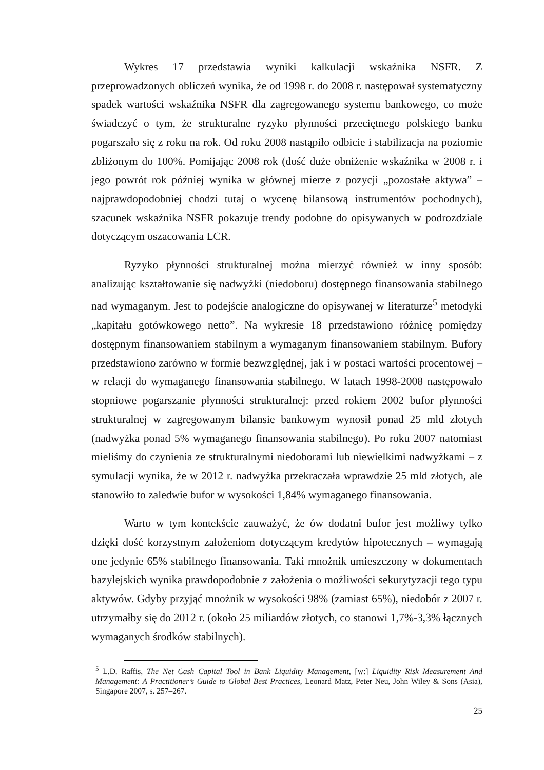Wykres 17 przedstawia wyniki kalkulacji wskaźnika NSFR. Z przeprowadzonych obliczeń wynika, że od 1998 r. do 2008 r. następował systematyczny spadek wartości wskaźnika NSFR dla zagregowanego systemu bankowego, co może świadczyć o tym, że strukturalne ryzyko płynności przeciętnego polskiego banku pogarszało się z roku na rok. Od roku 2008 nastąpiło odbicie i stabilizacja na poziomie zbliżonym do 100%. Pomijając 2008 rok (dość duże obniżenie wskaźnika w 2008 r. i jego powrót rok później wynika w głównej mierze z pozycji „pozostałe aktywa” – najprawdopodobniej chodzi tutaj o wycenę bilansową instrumentów pochodnych), szacunek wskaźnika NSFR pokazuje trendy podobne do opisywanych w podrozdziale dotyczącym oszacowania LCR.
Ryzyko płynności strukturalnej można mierzyć również w inny sposób: analizując kształtowanie się nadwyżki (niedoboru) dostępnego finansowania stabilnego nad wymaganym. Jest to podejście analogiczne do opisywanej w literaturze<sup>5</sup> metodyki „kapitału gotówkowego netto”. Na wykresie 18 przedstawiono różnicę pomiędzy dostępnym finansowaniem stabilnym a wymaganym finansowaniem stabilnym. Bufory przedstawiono zarówno w formie bezwzględnej, jak i w postaci wartości procentowej – w relacji do wymaganego finansowania stabilnego. W latach 1998-2008 następowało stopniowe pogarszanie płynności strukturalnej: przed rokiem 2002 bufor płynności strukturalnej w zagregowanym bilansie bankowym wynosił ponad 25 mld złotych (nadwyżka ponad 5% wymaganego finansowania stabilnego). Po roku 2007 natomiast mieliśmy do czynienia ze strukturalnymi niedoborami lub niewielkimi nadwyżkami – z symulacji wynika, że w 2012 r. nadwyżka przekraczała wprawdzie 25 mld złotych, ale stanowiło to zaledwie bufor w wysokości 1,84% wymaganego finansowania.
Warto w tym kontekście zauważyć, że ów dodatni bufor jest możliwy tylko dzięki dość korzystnym założeniom dotyczącym kredytów hipotecznych – wymagają one jedynie 65% stabilnego finansowania. Taki mnożnik umieszczony w dokumentach bazylejskich wynika prawdopodobnie z założenia o możliwości sekurytyzacji tego typu aktywów. Gdyby przyjąć mnożnik w wysokości 98% (zamiast 65%), niedobór z 2007 r. utrzymałby się do 2012 r. (około 25 miliardów złotych, co stanowi 1,7%-3,3% łącznych wymaganych środków stabilnych).
<sup>5</sup> L.D. Raffis, The Net Cash Capital Tool in Bank Liquidity Management, [w:] Liquidity Risk Measurement And Management: A Practitioner’s Guide to Global Best Practices, Leonard Matz, Peter Neu, John Wiley & Sons (Asia), Singapore 2007, s. 257–267.
25